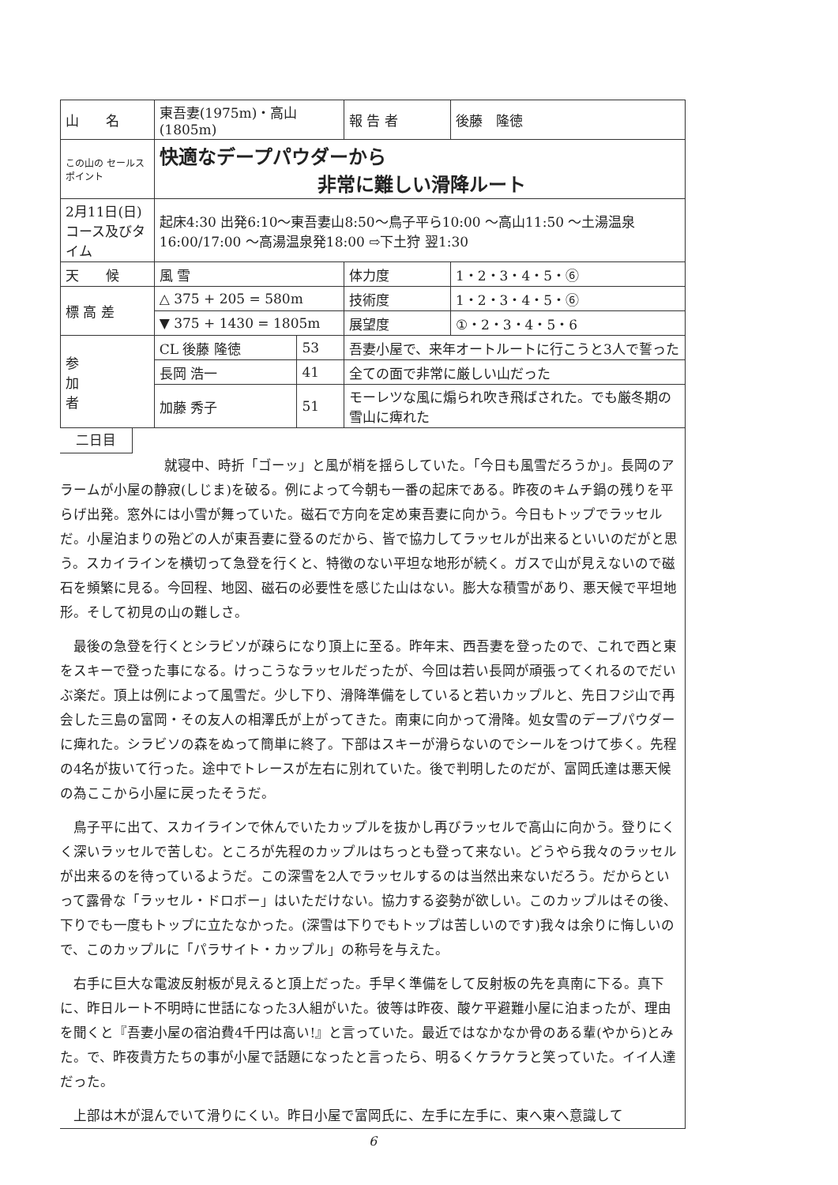| 山 名 | 東吾妻(1975m)・高山(1805m) | | | 報 告 者 | 後藤 隆徳 |
| この山の セールスポイント | 快適なデープパウダーから 非常に難しい滑降ルート | | | | |
| 2月11日(日) コース及びタイム | 起床4:30 出発6:10〜東吾妻山8:50〜鳥子平ら10:00 〜高山11:50 〜土湯温泉16:00/17:00 〜高湯温泉発18:00 ⇨下土狩 翌1:30 | | | | |
| 天 候 | 風 雪 | | | 体力度 | 1・2・3・4・5・⑥ |
| 標 高 差 | △ 375 + 205 = 580m | | | 技術度 | 1・2・3・4・5・⑥ |
| | ▼ 375 + 1430 = 1805m | | | 展望度 | ①・2・3・4・5・6 |
| 参 加 者 | CL 後藤 隆徳 | 53 | 吾妻小屋で、来年オートルートに行こうと3人で誓った | | |
| | 長岡 浩一 | 41 | 全ての面で非常に厳しい山だった | | |
| | 加藤 秀子 | 51 | モーレツな風に煽られ吹き飛ばされた。でも厳冬期の雪山に痺れた | | |
二日目
就寝中、時折「ゴーッ」と風が梢を揺らしていた。「今日も風雪だろうか」。長岡のアラームが小屋の静寂(しじま)を破る。例によって今朝も一番の起床である。昨夜のキムチ鍋の残りを平らげ出発。窓外には小雪が舞っていた。磁石で方向を定め東吾妻に向かう。今日もトップでラッセルだ。小屋泊まりの殆どの人が東吾妻に登るのだから、皆で協力してラッセルが出来るといいのだがと思う。スカイラインを横切って急登を行くと、特徴のない平坦な地形が続く。ガスで山が見えないので磁石を頻繁に見る。今回程、地図、磁石の必要性を感じた山はない。膨大な積雪があり、悪天候で平坦地形。そして初見の山の難しさ。
最後の急登を行くとシラビソが疎らになり頂上に至る。昨年末、西吾妻を登ったので、これで西と東をスキーで登った事になる。けっこうなラッセルだったが、今回は若い長岡が頑張ってくれるのでだいぶ楽だ。頂上は例によって風雪だ。少し下り、滑降準備をしていると若いカップルと、先日フジ山で再会した三島の富岡・その友人の相澤氏が上がってきた。南東に向かって滑降。処女雪のデープパウダーに痺れた。シラビソの森をぬって簡単に終了。下部はスキーが滑らないのでシールをつけて歩く。先程の4名が抜いて行った。途中でトレースが左右に別れていた。後で判明したのだが、富岡氏達は悪天候の為ここから小屋に戻ったそうだ。
鳥子平に出て、スカイラインで休んでいたカップルを抜かし再びラッセルで高山に向かう。登りにくく深いラッセルで苦しむ。ところが先程のカップルはちっとも登って来ない。どうやら我々のラッセルが出来るのを待っているようだ。この深雪を2人でラッセルするのは当然出来ないだろう。だからといって露骨な「ラッセル・ドロボー」はいただけない。協力する姿勢が欲しい。このカップルはその後、下りでも一度もトップに立たなかった。(深雪は下りでもトップは苦しいのです)我々は余りに悔しいので、このカップルに「パラサイト・カップル」の称号を与えた。
右手に巨大な電波反射板が見えると頂上だった。手早く準備をして反射板の先を真南に下る。真下に、昨日ルート不明時に世話になった3人組がいた。彼等は昨夜、酸ケ平避難小屋に泊まったが、理由を聞くと『吾妻小屋の宿泊費4千円は高い!』と言っていた。最近ではなかなか骨のある輩(やから)とみた。で、昨夜貴方たちの事が小屋で話題になったと言ったら、明るくケラケラと笑っていた。イイ人達だった。
上部は木が混んでいて滑りにくい。昨日小屋で富岡氏に、左手に左手に、東へ東へ意識して
6